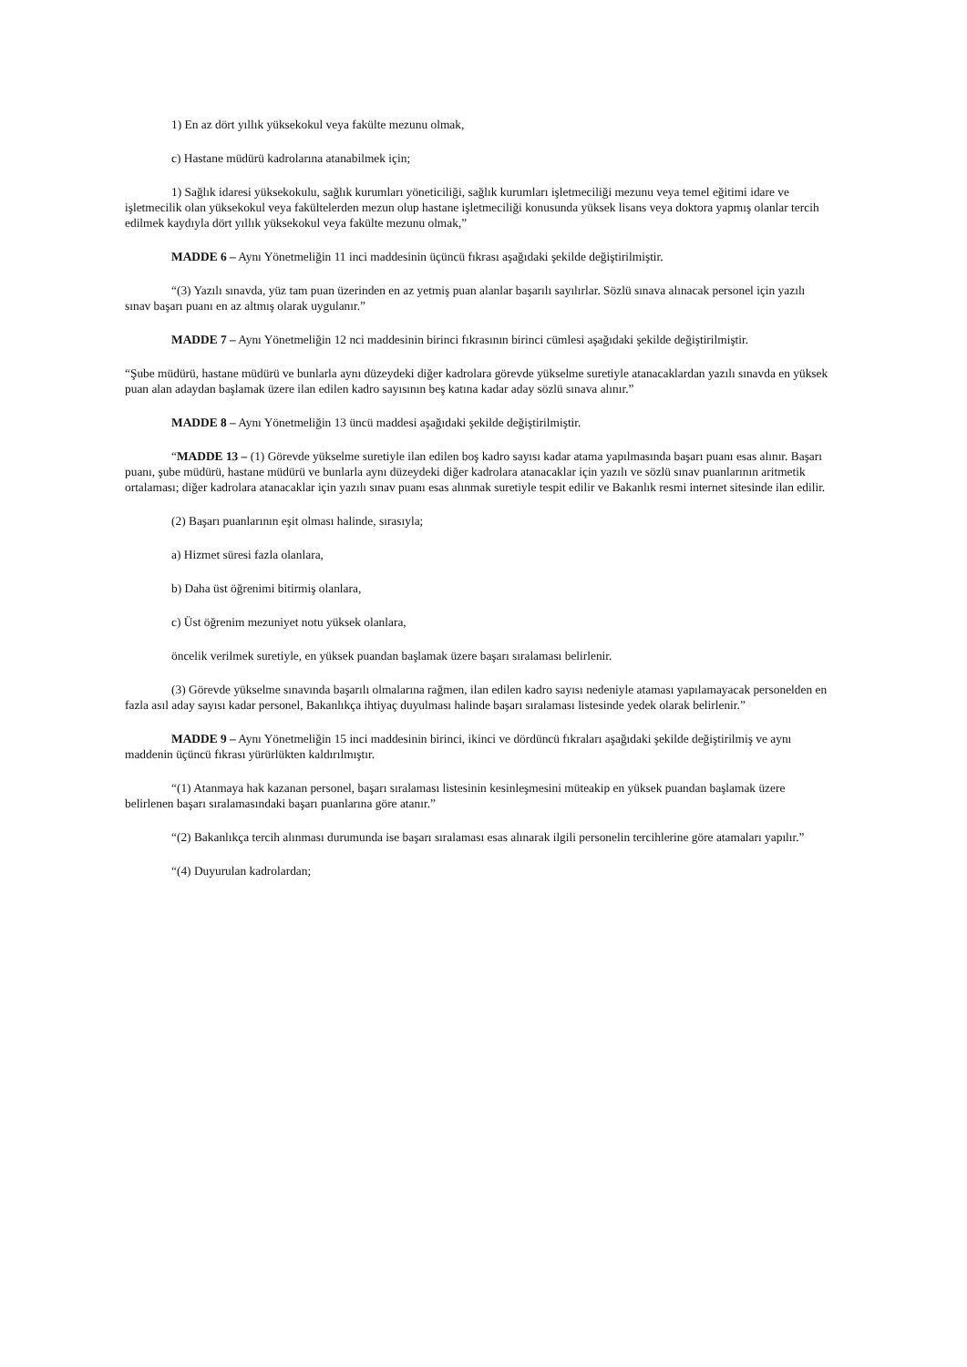1) En az dört yıllık yüksekokul veya fakülte mezunu olmak,
c) Hastane müdürü kadrolarına atanabilmek için;
1) Sağlık idaresi yüksekokulu, sağlık kurumları yöneticiliği, sağlık kurumları işletmeciliği mezunu veya temel eğitimi idare ve işletmecilik olan yüksekokul veya fakültelerden mezun olup hastane işletmeciliği konusunda yüksek lisans veya doktora yapmış olanlar tercih edilmek kaydıyla dört yıllık yüksekokul veya fakülte mezunu olmak,”
MADDE 6 – Aynı Yönetmeliğin 11 inci maddesinin üçüncü fıkrası aşağıdaki şekilde değiştirilmiştir.
“(3) Yazılı sınavda, yüz tam puan üzerinden en az yetmiş puan alanlar başarılı sayılırlar. Sözlü sınava alınacak personel için yazılı sınav başarı puanı en az altmış olarak uygulanır.”
MADDE 7 – Aynı Yönetmeliğin 12 nci maddesinin birinci fıkrasının birinci cümlesi aşağıdaki şekilde değiştirilmiştir.
“Şube müdürü, hastane müdürü ve bunlarla aynı düzeydeki diğer kadrolara görevde yükselme suretiyle atanacaklardan yazılı sınavda en yüksek puan alan adaydan başlamak üzere ilan edilen kadro sayısının beş katına kadar aday sözlü sınava alınır.”
MADDE 8 – Aynı Yönetmeliğin 13 üncü maddesi aşağıdaki şekilde değiştirilmiştir.
“MADDE 13 – (1) Görevde yükselme suretiyle ilan edilen boş kadro sayısı kadar atama yapılmasında başarı puanı esas alınır. Başarı puanı, şube müdürü, hastane müdürü ve bunlarla aynı düzeydeki diğer kadrolara atanacaklar için yazılı ve sözlü sınav puanlarının aritmetik ortalaması; diğer kadrolara atanacaklar için yazılı sınav puanı esas alınmak suretiyle tespit edilir ve Bakanlık resmi internet sitesinde ilan edilir.
(2) Başarı puanlarının eşit olması halinde, sırasıyla;
a) Hizmet süresi fazla olanlara,
b) Daha üst öğrenimi bitirmiş olanlara,
c) Üst öğrenim mezuniyet notu yüksek olanlara,
öncelik verilmek suretiyle, en yüksek puandan başlamak üzere başarı sıralaması belirlenir.
(3) Görevde yükselme sınavında başarılı olmalarına rağmen, ilan edilen kadro sayısı nedeniyle ataması yapılamayacak personelden en fazla asıl aday sayısı kadar personel, Bakanlıkça ihtiyaç duyulması halinde başarı sıralaması listesinde yedek olarak belirlenir.”
MADDE 9 – Aynı Yönetmeliğin 15 inci maddesinin birinci, ikinci ve dördüncü fıkraları aşağıdaki şekilde değiştirilmiş ve aynı maddenin üçüncü fıkrası yürürlükten kaldırılmıştır.
“(1) Atanmaya hak kazanan personel, başarı sıralaması listesinin kesinleşmesini müteakip en yüksek puandan başlamak üzere belirlenen başarı sıralamasındaki başarı puanlarına göre atanır.”
“(2) Bakanlıkça tercih alınması durumunda ise başarı sıralaması esas alınarak ilgili personelin tercihlerine göre atamaları yapılır.”
“(4) Duyurulan kadrolardan;